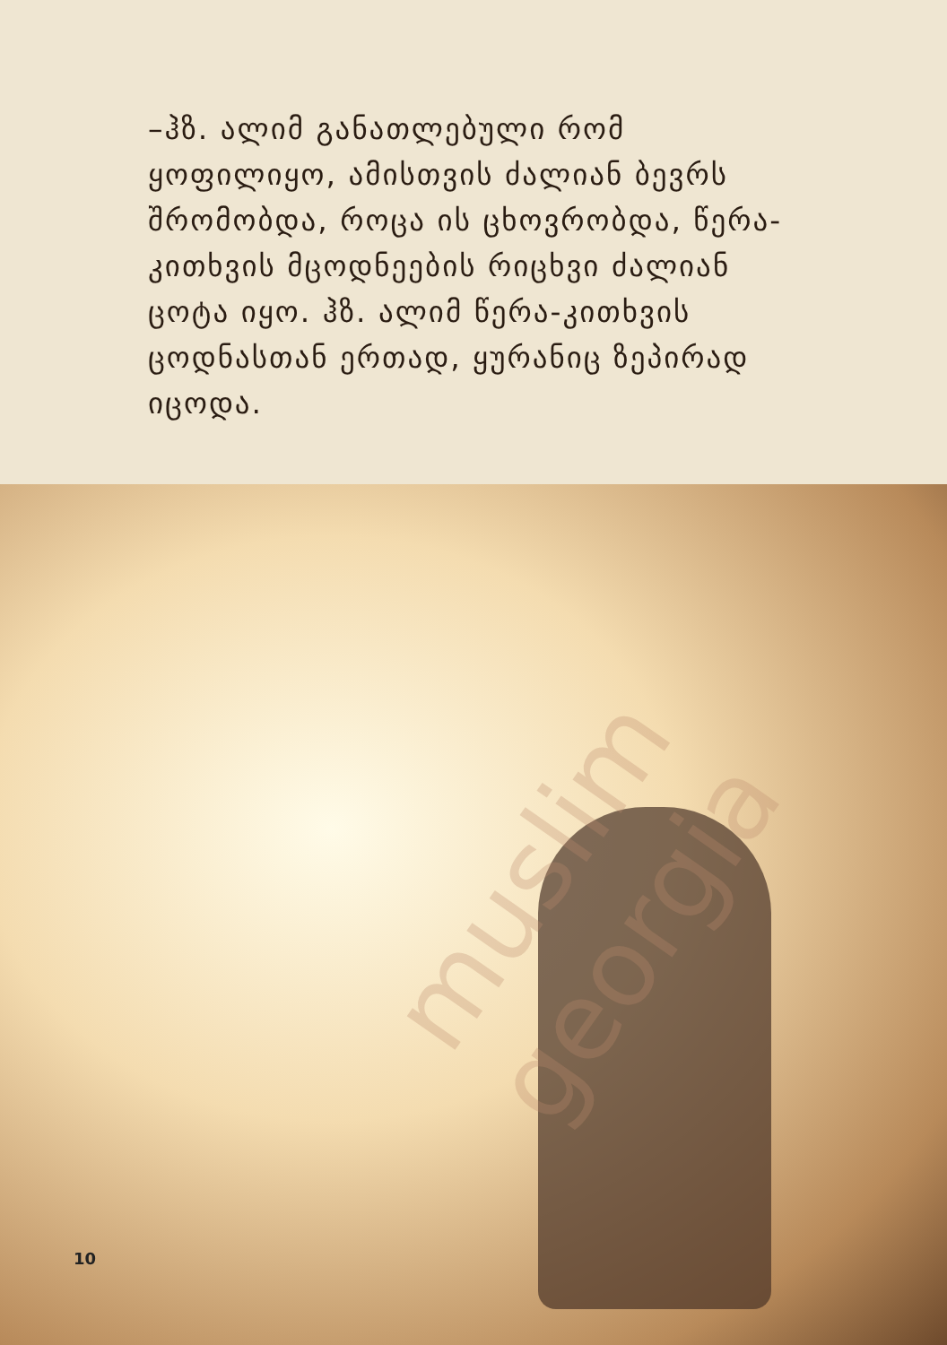muslim georgia
–ჰზ. ალიმ განათლებული რომ ყოფილიყო, ამისთვის ძალიან ბევრს შრომობდა, როცა ის ცხოვრობდა, წერა-კითხვის მცოდნეების რიცხვი ძალიან ცოტა იყო. ჰზ. ალიმ წერა-კითხვის ცოდნასთან ერთად, ყურანიც ზეპირად იცოდა.
10